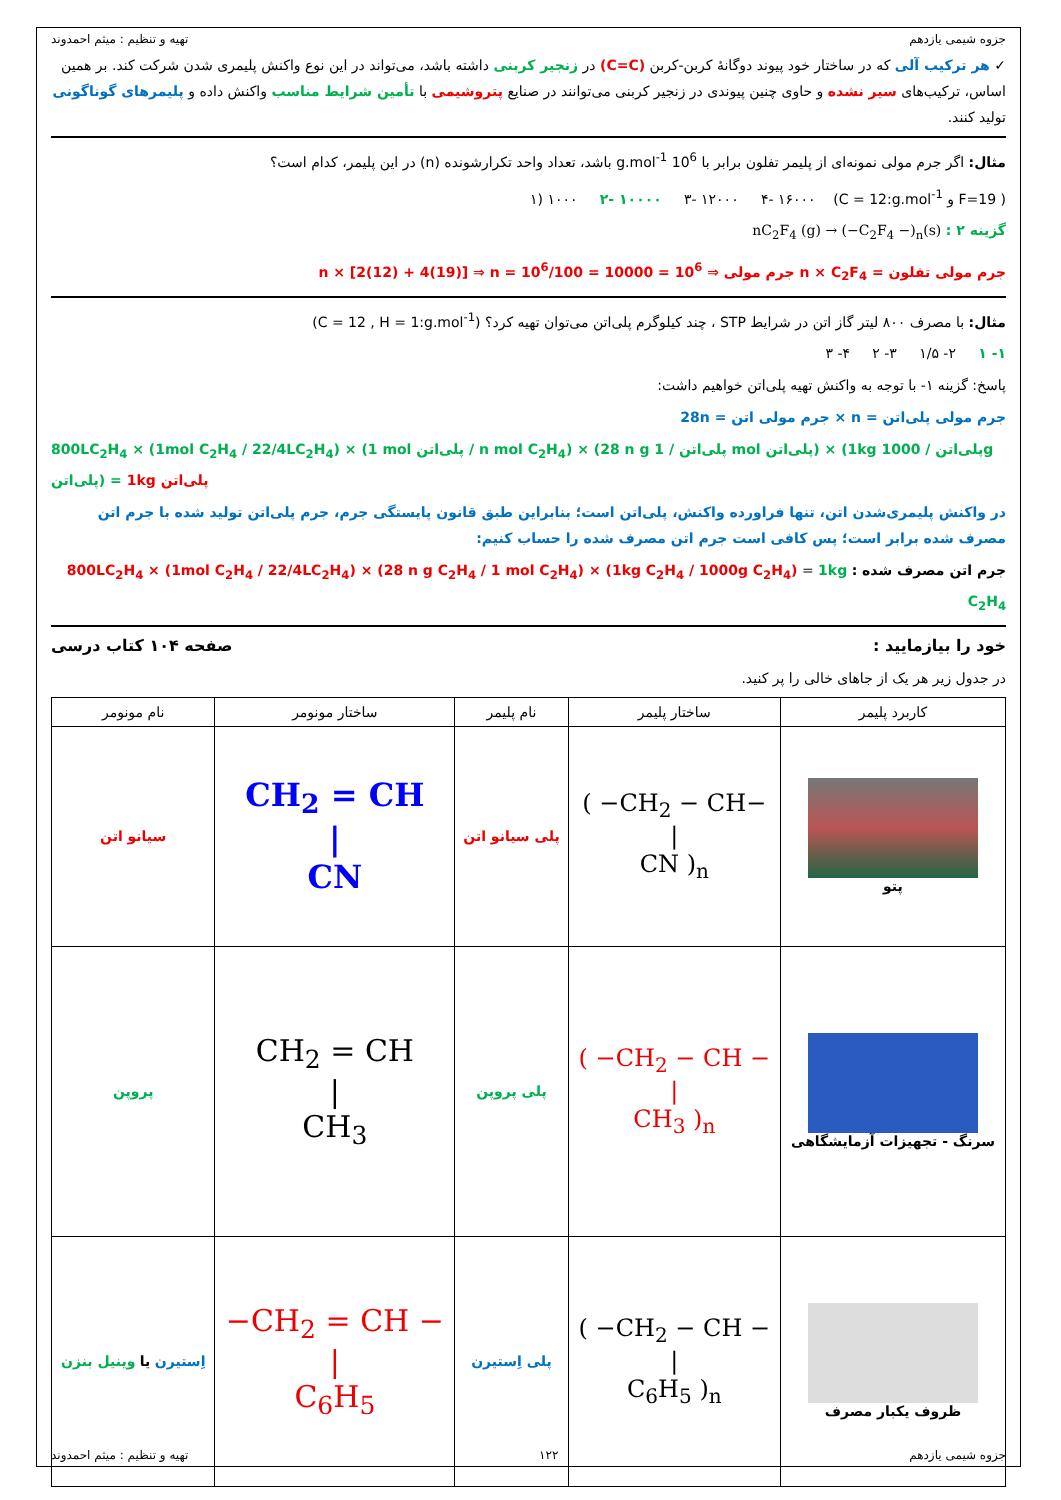جزوه شیمی یازدهم تهیه و تنظیم : میثم احمدوند
✓ هر ترکیب آلی که در ساختار خود پیوند دوگانهٔ کربن-کربن (C=C) در زنجیر کربنی داشته باشد، می‌تواند در این نوع واکنش پلیمری شدن شرکت کند. بر همین اساس، ترکیب‌های سیر نشده و حاوی چنین پیوندی در زنجیر کربنی می‌توانند در صنایع پتروشیمی با تأمین شرایط مناسب واکنش داده و پلیمرهای گوناگونی تولید کنند.
مثال: اگر جرم مولی نمونه‌ای از پلیمر تفلون برابر با 10<sup>6</sup> g.mol<sup>-1</sup> باشد، تعداد واحد تکرارشونده (n) در این پلیمر، کدام است؟
( F=19 و C = 12:g.mol<sup>-1</sup>) ۱) ۱۰۰۰ ۲- ۱۰۰۰۰ ۳- ۱۲۰۰۰ ۴- ۱۶۰۰۰
گزینه ۲ : nC<sub>2</sub>F<sub>4</sub> (g) → (−C<sub>2</sub>F<sub>4</sub> −)<sub>n</sub>(s)
جرم مولی تفلون = n × C<sub>2</sub>F<sub>4</sub> جرم مولی ⇒ 10<sup>6</sup> = n × [2(12) + 4(19)] ⇒ n = 10<sup>6</sup>/100 = 10000
مثال: با مصرف ۸۰۰ لیتر گاز اتن در شرایط STP ، چند کیلوگرم پلی‌اتن می‌توان تهیه کرد؟ (C = 12 , H = 1:g.mol<sup>-1</sup>)
۱- ۱ ۲- ۱/۵ ۳- ۲ ۴- ۳
پاسخ: گزینه ۱- با توجه به واکنش تهیه پلی‌اتن خواهیم داشت:
جرم مولی پلی‌اتن = n × جرم مولی اتن = 28n
800LC<sub>2</sub>H<sub>4</sub> × (1mol C<sub>2</sub>H<sub>4</sub> / 22/4LC<sub>2</sub>H<sub>4</sub>) × (1 mol پلی‌اتن / n mol C<sub>2</sub>H<sub>4</sub>) × (28 n g پلی‌اتن / 1 mol پلی‌اتن) × (1kg پلی‌اتن / 1000g پلی‌اتن) = 1kg پلی‌اتن
در واکنش پلیمری‌شدن اتن، تنها فراورده واکنش، پلی‌اتن است؛ بنابراین طبق قانون پایستگی جرم، جرم پلی‌اتن تولید شده با جرم اتن مصرف شده برابر است؛ پس کافی است جرم اتن مصرف شده را حساب کنیم:
جرم اتن مصرف شده : 800LC<sub>2</sub>H<sub>4</sub> × (1mol C<sub>2</sub>H<sub>4</sub> / 22/4LC<sub>2</sub>H<sub>4</sub>) × (28 n g C<sub>2</sub>H<sub>4</sub> / 1 mol C<sub>2</sub>H<sub>4</sub>) × (1kg C<sub>2</sub>H<sub>4</sub> / 1000g C<sub>2</sub>H<sub>4</sub>) = 1kg C<sub>2</sub>H<sub>4</sub>
خود را بیازمایید : صفحه ۱۰۴ کتاب درسی
در جدول زیر هر یک از جاهای خالی را پر کنید.
| کاربرد پلیمر | ساختار پلیمر | نام پلیمر | ساختار مونومر | نام مونومر |
| --- | --- | --- | --- | --- |
| پتو | ( −CH<sub>2</sub> − CH− / CN )<sub>n</sub> | پلی سیانو اتن | CH<sub>2</sub> = CH / CN | سیانو اتن |
| سرنگ - تجهیزات آزمایشگاهی | ( −CH<sub>2</sub> − CH − / CH<sub>3</sub> )<sub>n</sub> | پلی پروپن | CH<sub>2</sub> = CH / CH<sub>3</sub> | پروپن |
| ظروف یکبار مصرف | ( −CH<sub>2</sub> − CH − / C<sub>6</sub>H<sub>5</sub> )<sub>n</sub> | پلی اِستیرن | −CH<sub>2</sub> = CH − / C<sub>6</sub>H<sub>5</sub> | اِستیرن یا وینیل بنزن |
جزوه شیمی یازدهم ۱۲۲ تهیه و تنظیم : میثم احمدوند